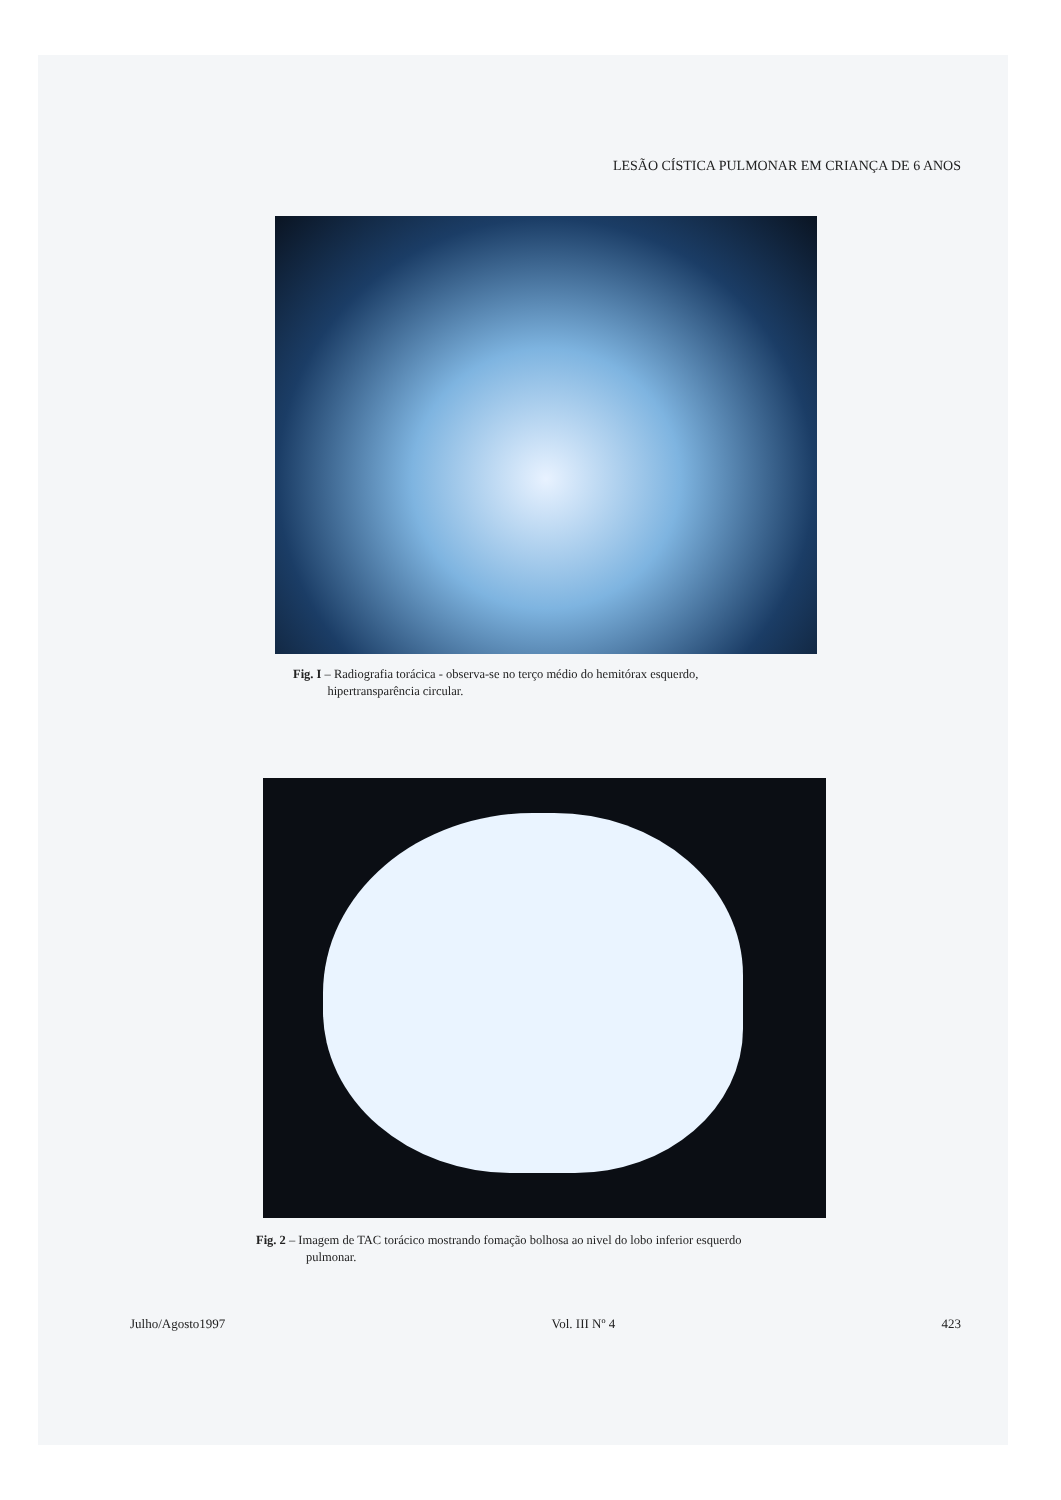LESÃO CÍSTICA PULMONAR EM CRIANÇA DE 6 ANOS
Fig. I – Radiografia torácica - observa-se no terço médio do hemitórax esquerdo,
hipertransparência circular.
Fig. 2 – Imagem de TAC torácico mostrando fomação bolhosa ao nivel do lobo inferior esquerdo
pulmonar.
Julho/Agosto1997 Vol. III Nº 4 423